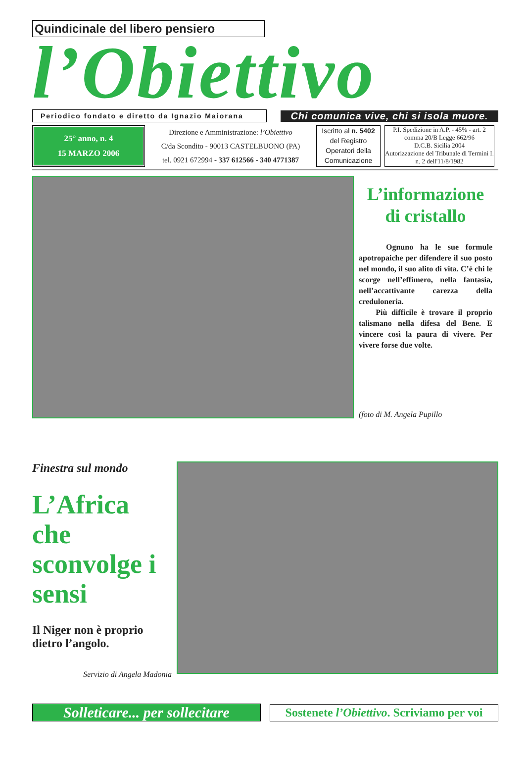Quindicinale del libero pensiero
l’Obiettivo
Periodico fondato e diretto da Ignazio Maiorana
Chi comunica vive, chi si isola muore.
25° anno, n. 4
15 MARZO 2006
Direzione e Amministrazione: l’Obiettivo
C/da Scondito - 90013 CASTELBUONO (PA)
tel. 0921 672994 - 337 612566 - 340 4771387
Iscritto al n. 5402
del Registro
Operatori della
Comunicazione
P.I. Spedizione in A.P. - 45% - art. 2 comma 20/B Legge 662/96
D.C.B. Sicilia 2004
Autorizzazione del Tribunale di Termini I. n. 2 dell'11/8/1982
L’informazione di cristallo
Ognuno ha le sue formule apotropaiche per difendere il suo posto nel mondo, il suo alito di vita. C’è chi le scorge nell’effimero, nella fantasia, nell’accattivante carezza della creduloneria.
Più difficile è trovare il proprio talismano nella difesa del Bene. E vincere così la paura di vivere. Per vivere forse due volte.
(foto di M. Angela Pupillo
Finestra sul mondo
L’Africa che sconvolge i sensi
Il Niger non è proprio dietro l’angolo.
Servizio di Angela Madonia
Solleticare... per sollecitare
Sostenete l’Obiettivo. Scriviamo per voi